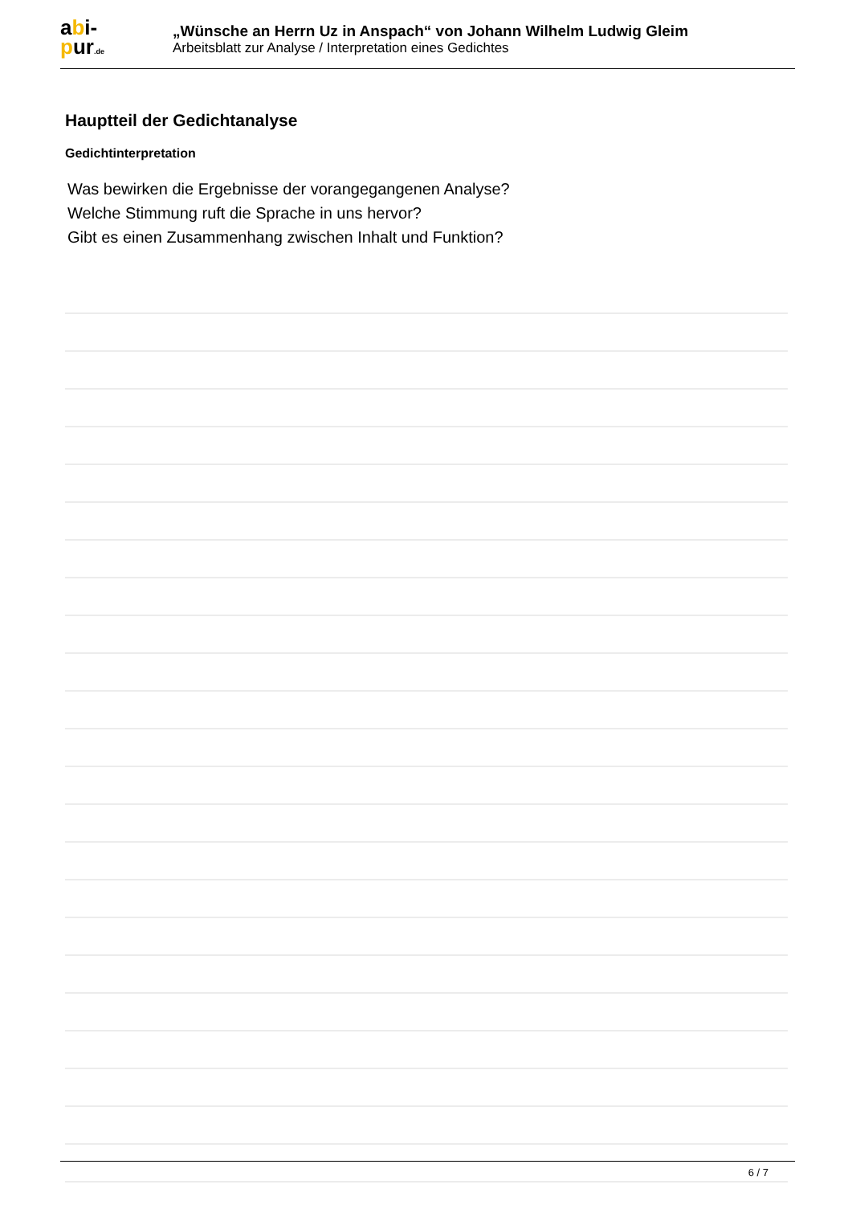abi-
pur.de
„Wünsche an Herrn Uz in Anspach“ von Johann Wilhelm Ludwig Gleim
Arbeitsblatt zur Analyse / Interpretation eines Gedichtes
Hauptteil der Gedichtanalyse
Gedichtinterpretation
Was bewirken die Ergebnisse der vorangegangenen Analyse?
Welche Stimmung ruft die Sprache in uns hervor?
Gibt es einen Zusammenhang zwischen Inhalt und Funktion?
6 / 7